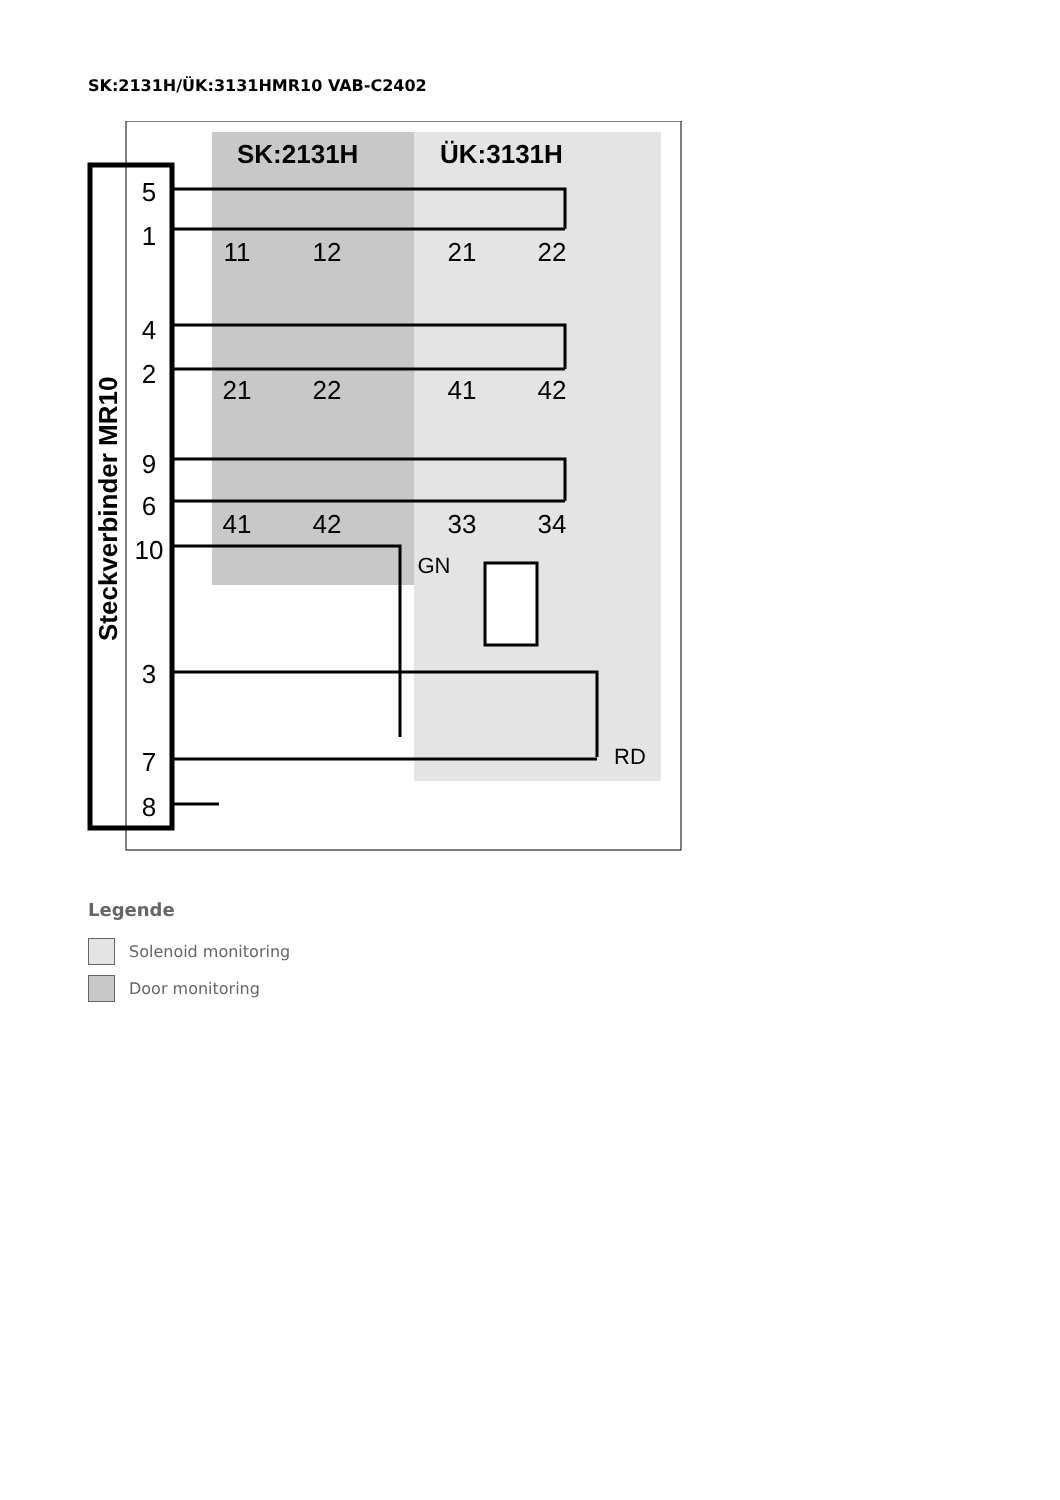SK:2131H/ÜK:3131HMR10 VAB-C2402
SK:2131H
ÜK:3131H
Steckverbinder MR10
5
1
4
2
9
6
10
3
7
8
11
12
21
22
21
22
41
42
41
42
33
34
GN
RD
Legende
Solenoid monitoring
Door monitoring